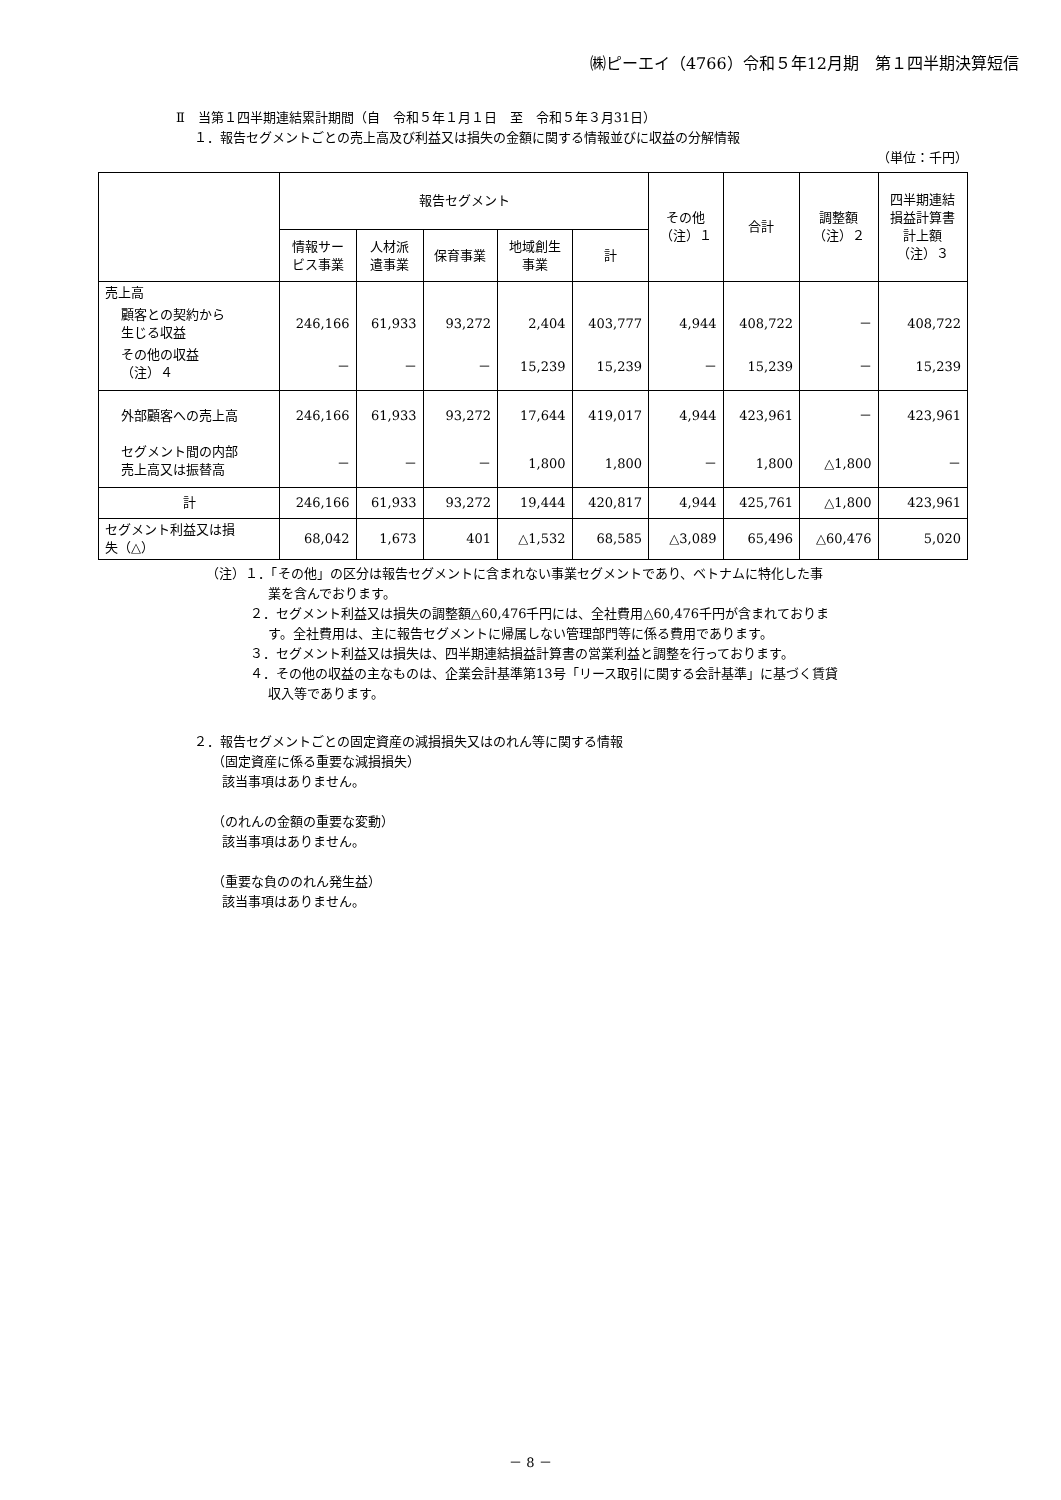㈱ピーエイ（4766）令和５年12月期　第１四半期決算短信
Ⅱ　当第１四半期連結累計期間（自　令和５年１月１日　至　令和５年３月31日）
１．報告セグメントごとの売上高及び利益又は損失の金額に関する情報並びに収益の分解情報
（単位：千円）
| | 報告セグメント | | | | | その他 （注）１ | 合計 | 調整額 （注）２ | 四半期連結 損益計算書 計上額 （注）３ |
| --- | --- | --- | --- | --- | --- | --- | --- | --- | --- |
| | 情報サー ビス事業 | 人材派 遣事業 | 保育事業 | 地域創生 事業 | 計 | | | | |
| 売上高 | | | | | | | | | |
| 顧客との契約から 生じる収益 | 246,166 | 61,933 | 93,272 | 2,404 | 403,777 | 4,944 | 408,722 | － | 408,722 |
| その他の収益 （注）４ | － | － | － | 15,239 | 15,239 | － | 15,239 | － | 15,239 |
| 外部顧客への売上高 | 246,166 | 61,933 | 93,272 | 17,644 | 419,017 | 4,944 | 423,961 | － | 423,961 |
| セグメント間の内部 売上高又は振替高 | － | － | － | 1,800 | 1,800 | － | 1,800 | △1,800 | － |
| 計 | 246,166 | 61,933 | 93,272 | 19,444 | 420,817 | 4,944 | 425,761 | △1,800 | 423,961 |
| セグメント利益又は損 失（△） | 68,042 | 1,673 | 401 | △1,532 | 68,585 | △3,089 | 65,496 | △60,476 | 5,020 |
（注）１．「その他」の区分は報告セグメントに含まれない事業セグメントであり、ベトナムに特化した事
業を含んでおります。
２．セグメント利益又は損失の調整額△60,476千円には、全社費用△60,476千円が含まれておりま
す。全社費用は、主に報告セグメントに帰属しない管理部門等に係る費用であります。
３．セグメント利益又は損失は、四半期連結損益計算書の営業利益と調整を行っております。
４．その他の収益の主なものは、企業会計基準第13号「リース取引に関する会計基準」に基づく賃貸
収入等であります。
２．報告セグメントごとの固定資産の減損損失又はのれん等に関する情報
（固定資産に係る重要な減損損失）
該当事項はありません。
（のれんの金額の重要な変動）
該当事項はありません。
（重要な負ののれん発生益）
該当事項はありません。
－ 8 －